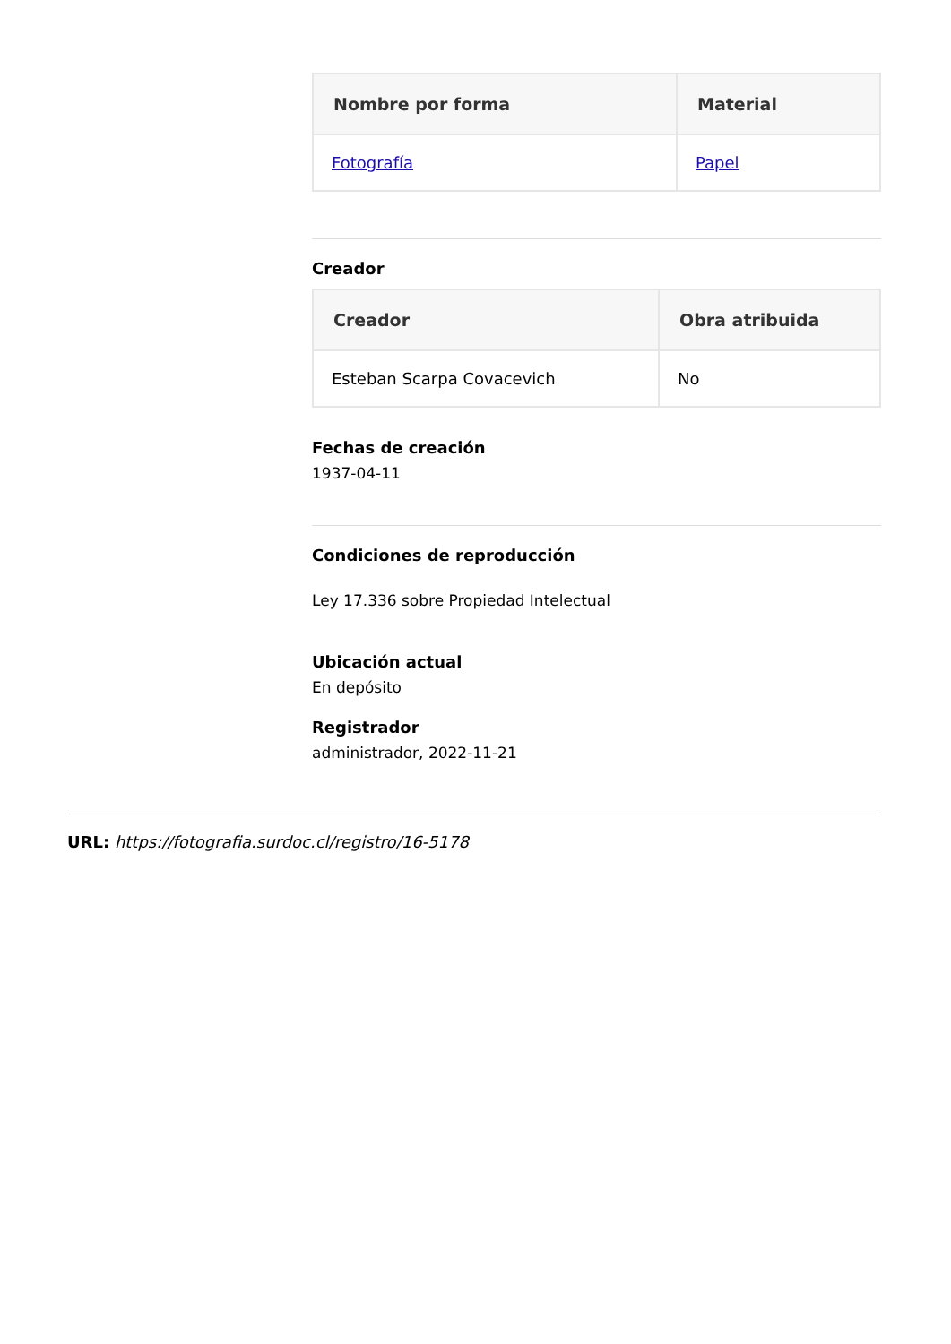| Nombre por forma | Material |
| --- | --- |
| Fotografía | Papel |
Creador
| Creador | Obra atribuida |
| --- | --- |
| Esteban Scarpa Covacevich | No |
Fechas de creación
1937-04-11
Condiciones de reproducción
Ley 17.336 sobre Propiedad Intelectual
Ubicación actual
En depósito
Registrador
administrador, 2022-11-21
URL: https://fotografia.surdoc.cl/registro/16-5178